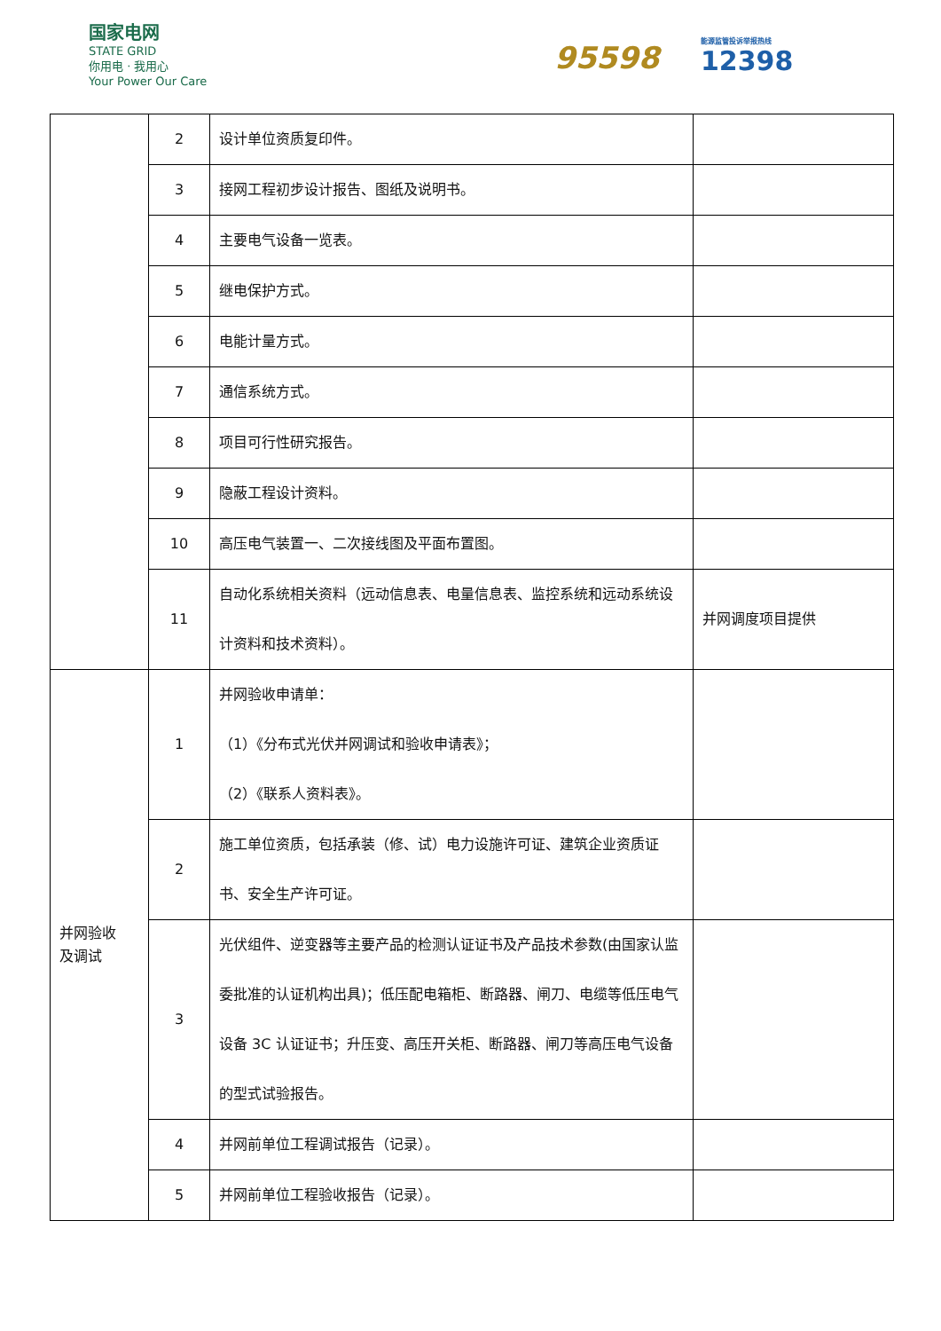国家电网
STATE GRID
你用电 · 我用心
Your Power Our Care
95598 能源监管投诉举报热线
12398
| | 2 | 设计单位资质复印件。 | |
| | 3 | 接网工程初步设计报告、图纸及说明书。 | |
| | 4 | 主要电气设备一览表。 | |
| | 5 | 继电保护方式。 | |
| | 6 | 电能计量方式。 | |
| | 7 | 通信系统方式。 | |
| | 8 | 项目可行性研究报告。 | |
| | 9 | 隐蔽工程设计资料。 | |
| | 10 | 高压电气装置一、二次接线图及平面布置图。 | |
| | 11 | 自动化系统相关资料（远动信息表、电量信息表、监控系统和远动系统设计资料和技术资料）。 | 并网调度项目提供 |
| 并网验收 及调试 | 1 | 并网验收申请单： （1）《分布式光伏并网调试和验收申请表》； （2）《联系人资料表》。 | |
| | 2 | 施工单位资质，包括承装（修、试）电力设施许可证、建筑企业资质证书、安全生产许可证。 | |
| | 3 | 光伏组件、逆变器等主要产品的检测认证证书及产品技术参数(由国家认监委批准的认证机构出具)；低压配电箱柜、断路器、闸刀、电缆等低压电气设备 3C 认证证书；升压变、高压开关柜、断路器、闸刀等高压电气设备的型式试验报告。 | |
| | 4 | 并网前单位工程调试报告（记录）。 | |
| | 5 | 并网前单位工程验收报告（记录）。 | |